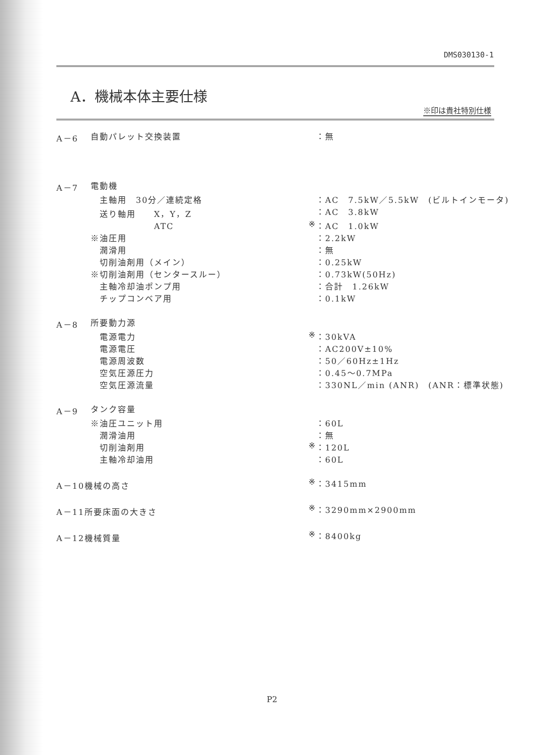DMS030130-1
A．機械本体主要仕様
※印は貴社特別仕様
| A－6 | 自動パレット交換装置 | | ：無 |
| A－7 | 電動機 | | |
| | 主軸用 30分／連続定格 | | ：AC 7.5kW／5.5kW (ビルトインモータ) |
| | 送り軸用 X，Y，Z | | ：AC 3.8kW |
| | ATC | ※ | ：AC 1.0kW |
| | ※油圧用 | | ：2.2kW |
| | 潤滑用 | | ：無 |
| | 切削油剤用（メイン） | | ：0.25kW |
| | ※切削油剤用（センタースルー） | | ：0.73kW(50Hz) |
| | 主軸冷却油ポンプ用 | | ：合計 1.26kW |
| | チップコンベア用 | | ：0.1kW |
| A－8 | 所要動力源 | | |
| | 電源電力 | ※ | ：30kVA |
| | 電源電圧 | | ：AC200V±10% |
| | 電源周波数 | | ：50／60Hz±1Hz |
| | 空気圧源圧力 | | ：0.45～0.7MPa |
| | 空気圧源流量 | | ：330NL／min (ANR) (ANR：標準状態) |
| A－9 | タンク容量 | | |
| | ※油圧ユニット用 | | ：60L |
| | 潤滑油用 | | ：無 |
| | 切削油剤用 | ※ | ：120L |
| | 主軸冷却油用 | | ：60L |
| A－10機械の高さ | | ※ | ：3415mm |
| A－11所要床面の大きさ | | ※ | ：3290mm×2900mm |
| A－12機械質量 | | ※ | ：8400kg |
P2